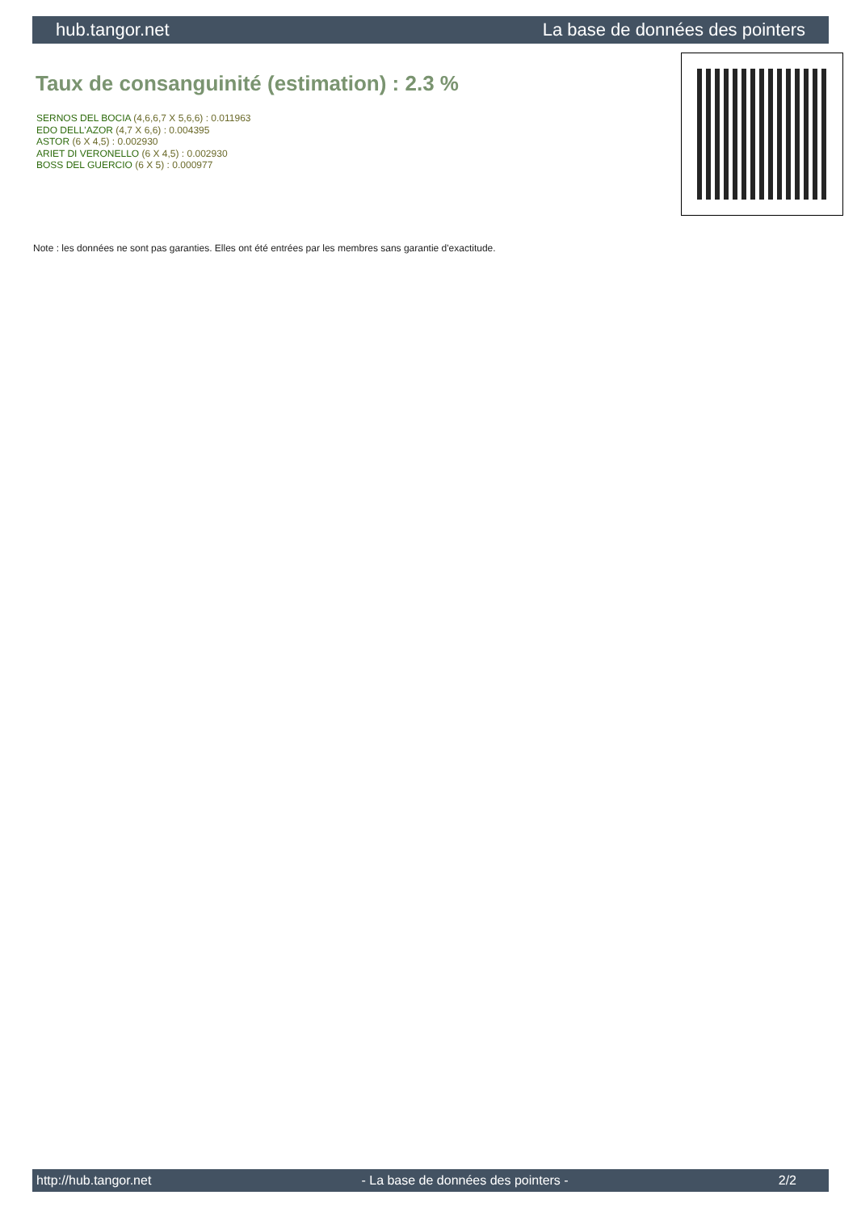hub.tangor.net La base de données des pointers
Taux de consanguinité (estimation) : 2.3 %
SERNOS DEL BOCIA (4,6,6,7 X 5,6,6) : 0.011963
EDO DELL'AZOR (4,7 X 6,6) : 0.004395
ASTOR (6 X 4,5) : 0.002930
ARIET DI VERONELLO (6 X 4,5) : 0.002930
BOSS DEL GUERCIO (6 X 5) : 0.000977
Note : les données ne sont pas garanties. Elles ont été entrées par les membres sans garantie d'exactitude.
http://hub.tangor.net - La base de données des pointers - 2/2